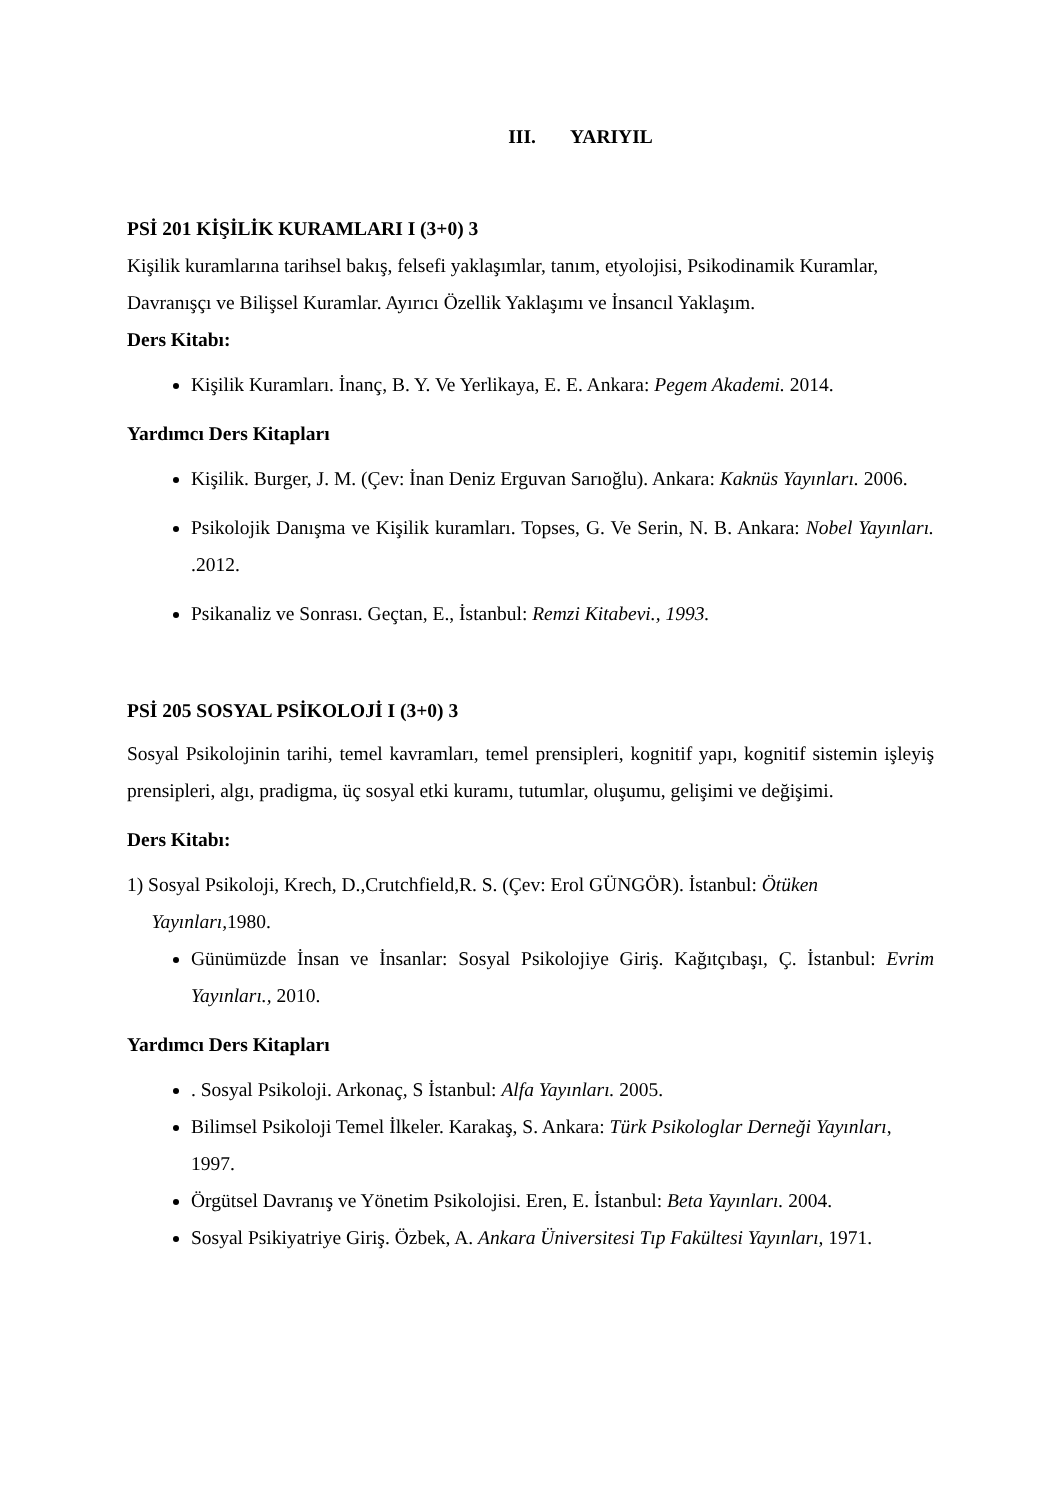III. YARIYIL
PSİ 201 KİŞİLİK KURAMLARI I (3+0) 3
Kişilik kuramlarına tarihsel bakış, felsefi yaklaşımlar, tanım, etyolojisi, Psikodinamik Kuramlar, Davranışçı ve Bilişsel Kuramlar. Ayırıcı Özellik Yaklaşımı ve İnsancıl Yaklaşım.
Ders Kitabı:
Kişilik Kuramları. İnanç, B. Y. Ve Yerlikaya, E. E. Ankara: Pegem Akademi. 2014.
Yardımcı Ders Kitapları
Kişilik. Burger, J. M. (Çev: İnan Deniz Erguvan Sarıoğlu). Ankara: Kaknüs Yayınları. 2006.
Psikolojik Danışma ve Kişilik kuramları. Topses, G. Ve Serin, N. B. Ankara: Nobel Yayınları. .2012.
Psikanaliz ve Sonrası. Geçtan, E., İstanbul: Remzi Kitabevi., 1993.
PSİ 205 SOSYAL PSİKOLOJİ I (3+0) 3
Sosyal Psikolojinin tarihi, temel kavramları, temel prensipleri, kognitif yapı, kognitif sistemin işleyiş prensipleri, algı, pradigma, üç sosyal etki kuramı, tutumlar, oluşumu, gelişimi ve değişimi.
Ders Kitabı:
1) Sosyal Psikoloji, Krech, D.,Crutchfield,R. S. (Çev: Erol GÜNGÖR). İstanbul: Ötüken
Yayınları, 1980.
Günümüzde İnsan ve İnsanlar: Sosyal Psikolojiye Giriş. Kağıtçıbaşı, Ç. İstanbul: Evrim Yayınları., 2010.
Yardımcı Ders Kitapları
. Sosyal Psikoloji. Arkonaç, S İstanbul: Alfa Yayınları. 2005.
Bilimsel Psikoloji Temel İlkeler. Karakaş, S. Ankara: Türk Psikologlar Derneği Yayınları, 1997.
Örgütsel Davranış ve Yönetim Psikolojisi. Eren, E. İstanbul: Beta Yayınları. 2004.
Sosyal Psikiyatriye Giriş. Özbek, A. Ankara Üniversitesi Tıp Fakültesi Yayınları, 1971.